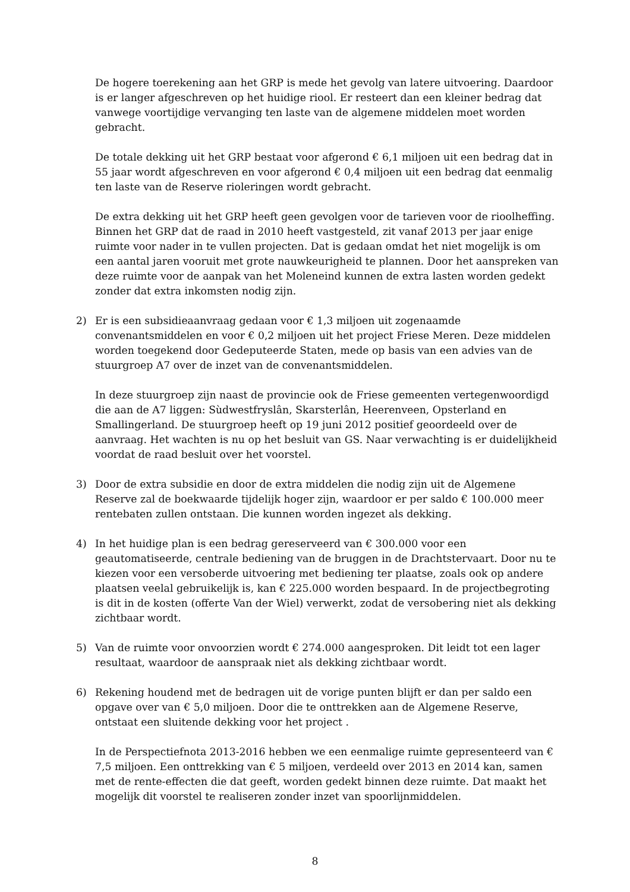De hogere toerekening aan het GRP is mede het gevolg van latere uitvoering. Daardoor is er langer afgeschreven op het huidige riool. Er resteert dan een kleiner bedrag dat vanwege voortijdige vervanging ten laste van de algemene middelen moet worden gebracht.
De totale dekking uit het GRP bestaat voor afgerond € 6,1 miljoen uit een bedrag dat in 55 jaar wordt afgeschreven en voor afgerond € 0,4 miljoen uit een bedrag dat eenmalig ten laste van de Reserve rioleringen wordt gebracht.
De extra dekking uit het GRP heeft geen gevolgen voor de tarieven voor de rioolheffing. Binnen het GRP dat de raad in 2010 heeft vastgesteld, zit vanaf 2013 per jaar enige ruimte voor nader in te vullen projecten. Dat is gedaan omdat het niet mogelijk is om een aantal jaren vooruit met grote nauwkeurigheid te plannen. Door het aanspreken van deze ruimte voor de aanpak van het Moleneind kunnen de extra lasten worden gedekt zonder dat extra inkomsten nodig zijn.
2) Er is een subsidieaanvraag gedaan voor € 1,3 miljoen uit zogenaamde convenantsmiddelen en voor € 0,2 miljoen uit het project Friese Meren. Deze middelen worden toegekend door Gedeputeerde Staten, mede op basis van een advies van de stuurgroep A7 over de inzet van de convenantsmiddelen.
In deze stuurgroep zijn naast de provincie ook de Friese gemeenten vertegenwoordigd die aan de A7 liggen: Sùdwestfryslân, Skarsterlân, Heerenveen, Opsterland en Smallingerland. De stuurgroep heeft op 19 juni 2012 positief geoordeeld over de aanvraag. Het wachten is nu op het besluit van GS. Naar verwachting is er duidelijkheid voordat de raad besluit over het voorstel.
3) Door de extra subsidie en door de extra middelen die nodig zijn uit de Algemene Reserve zal de boekwaarde tijdelijk hoger zijn, waardoor er per saldo € 100.000 meer rentebaten zullen ontstaan. Die kunnen worden ingezet als dekking.
4) In het huidige plan is een bedrag gereserveerd van € 300.000 voor een geautomatiseerde, centrale bediening van de bruggen in de Drachtstervaart. Door nu te kiezen voor een versoberde uitvoering met bediening ter plaatse, zoals ook op andere plaatsen veelal gebruikelijk is, kan € 225.000 worden bespaard. In de projectbegroting is dit in de kosten (offerte Van der Wiel) verwerkt, zodat de versobering niet als dekking zichtbaar wordt.
5) Van de ruimte voor onvoorzien wordt € 274.000 aangesproken. Dit leidt tot een lager resultaat, waardoor de aanspraak niet als dekking zichtbaar wordt.
6) Rekening houdend met de bedragen uit de vorige punten blijft er dan per saldo een opgave over van € 5,0 miljoen. Door die te onttrekken aan de Algemene Reserve, ontstaat een sluitende dekking voor het project .
In de Perspectiefnota 2013-2016 hebben we een eenmalige ruimte gepresenteerd van € 7,5 miljoen. Een onttrekking van € 5 miljoen, verdeeld over 2013 en 2014 kan, samen met de rente-effecten die dat geeft, worden gedekt binnen deze ruimte. Dat maakt het mogelijk dit voorstel te realiseren zonder inzet van spoorlijnmiddelen.
8